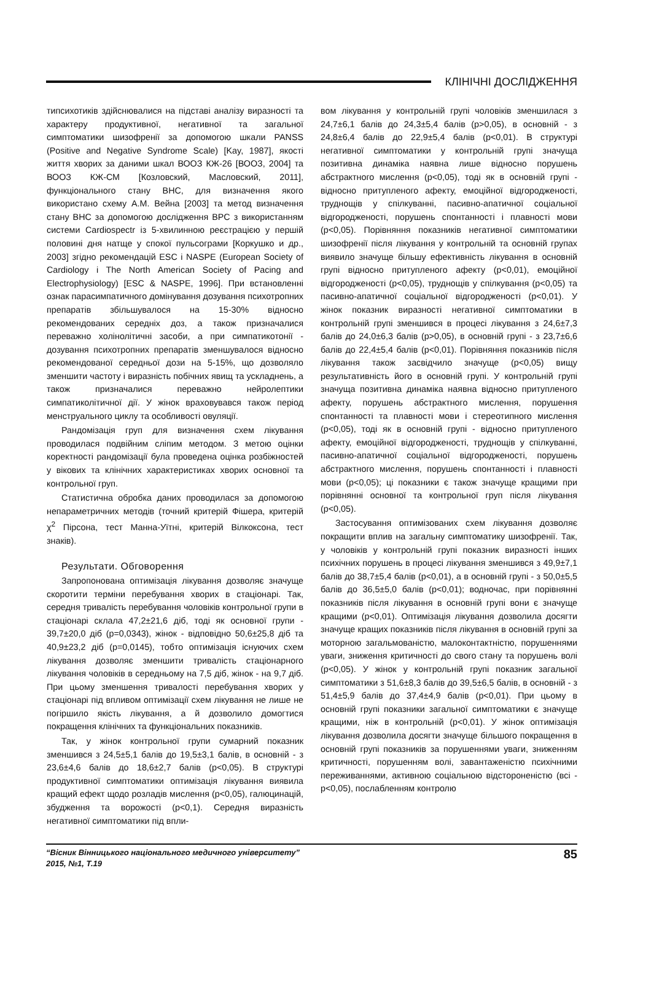КЛІНІЧНІ ДОСЛІДЖЕННЯ
типсихотиків здійснювалися на підставі аналізу виразності та характеру продуктивної, негативної та загальної симптоматики шизофренії за допомогою шкали PANSS (Positive and Negative Syndrome Scale) [Kay, 1987], якості життя хворих за даними шкал ВООЗ КЖ-26 [ВООЗ, 2004] та ВООЗ КЖ-СМ [Козловский, Масловский, 2011], функціонального стану ВНС, для визначення якого використано схему А.М. Вейна [2003] та метод визначення стану ВНС за допомогою дослідження ВРС з використанням системи Cardiospectr із 5-хвилинною реєстрацією у першій половині дня натще у спокої пульсограми [Коркушко и др., 2003] згідно рекомендацій ESC і NASPE (European Society of Cardiology i The North American Society of Pacing and Electrophysiology) [ESC & NASPE, 1996]. При встановленні ознак парасимпатичного домінування дозування психотропних препаратів збільшувалося на 15-30% відносно рекомендованих середніх доз, а також призначалися переважно холінолітичні засоби, а при симпатикотонії - дозування психотропних препаратів зменшувалося відносно рекомендованої середньої дози на 5-15%, що дозволяло зменшити частоту і виразність побічних явищ та ускладнень, а також призначалися переважно нейролептики симпатиколітичної дії. У жінок враховувався також період менструального циклу та особливості овуляції.
Рандомізація груп для визначення схем лікування проводилася подвійним сліпим методом. З метою оцінки коректності рандомізації була проведена оцінка розбіжностей у вікових та клінічних характеристиках хворих основної та контрольної груп.
Статистична обробка даних проводилася за допомогою непараметричних методів (точний критерій Фішера, критерій χ<sup>2</sup> Пірсона, тест Манна-Уїтні, критерій Вілкоксона, тест знаків).
Результати. Обговорення
Запропонована оптимізація лікування дозволяє значуще скоротити терміни перебування хворих в стаціонарі. Так, середня тривалість перебування чоловіків контрольної групи в стаціонарі склала 47,2±21,6 діб, тоді як основної групи - 39,7±20,0 діб (p=0,0343), жінок - відповідно 50,6±25,8 діб та 40,9±23,2 діб (p=0,0145), тобто оптимізація існуючих схем лікування дозволяє зменшити тривалість стаціонарного лікування чоловіків в середньому на 7,5 діб, жінок - на 9,7 діб. При цьому зменшення тривалості перебування хворих у стаціонарі під впливом оптимізації схем лікування не лише не погіршило якість лікування, а й дозволило домогтися покращення клінічних та функціональних показників.
Так, у жінок контрольної групи сумарний показник зменшився з 24,5±5,1 балів до 19,5±3,1 балів, в основній - з 23,6±4,6 балів до 18,6±2,7 балів (p<0,05). В структурі продуктивної симптоматики оптимізація лікування виявила кращий ефект щодо розладів мислення (p<0,05), галюцинацій, збудження та ворожості (p<0,1). Середня виразність негативної симптоматики під впли-
вом лікування у контрольній групі чоловіків зменшилася з 24,7±6,1 балів до 24,3±5,4 балів (p>0,05), в основній - з 24,8±6,4 балів до 22,9±5,4 балів (p<0,01). В структурі негативної симптоматики у контрольній групі значуща позитивна динаміка наявна лише відносно порушень абстрактного мислення (p<0,05), тоді як в основній групі - відносно притупленого афекту, емоційної відгородженості, труднощів у спілкуванні, пасивно-апатичної соціальної відгородженості, порушень спонтанності і плавності мови (p<0,05). Порівняння показників негативної симптоматики шизофренії після лікування у контрольній та основній групах виявило значуще більшу ефективність лікування в основній групі відносно притупленого афекту (p<0,01), емоційної відгородженості (p<0,05), труднощів у спілкування (p<0,05) та пасивно-апатичної соціальної відгородженості (p<0,01). У жінок показник виразності негативної симптоматики в контрольній групі зменшився в процесі лікування з 24,6±7,3 балів до 24,0±6,3 балів (p>0,05), в основній групі - з 23,7±6,6 балів до 22,4±5,4 балів (p<0,01). Порівняння показників після лікування також засвідчило значуще (p<0,05) вищу результативність його в основній групі. У контрольній групі значуща позитивна динаміка наявна відносно притупленого афекту, порушень абстрактного мислення, порушення спонтанності та плавності мови і стереотипного мислення (p<0,05), тоді як в основній групі - відносно притупленого афекту, емоційної відгородженості, труднощів у спілкуванні, пасивно-апатичної соціальної відгородженості, порушень абстрактного мислення, порушень спонтанності і плавності мови (p<0,05); ці показники є також значуще кращими при порівнянні основної та контрольної груп після лікування (p<0,05).
Застосування оптимізованих схем лікування дозволяє покращити вплив на загальну симптоматику шизофренії. Так, у чоловіків у контрольній групі показник виразності інших психічних порушень в процесі лікування зменшився з 49,9±7,1 балів до 38,7±5,4 балів (p<0,01), а в основній групі - з 50,0±5,5 балів до 36,5±5,0 балів (p<0,01); водночас, при порівнянні показників після лікування в основній групі вони є значуще кращими (p<0,01). Оптимізація лікування дозволила досягти значуще кращих показників після лікування в основній групі за моторною загальмованістю, малоконтактністю, порушеннями уваги, зниження критичності до свого стану та порушень волі (p<0,05). У жінок у контрольній групі показник загальної симптоматики з 51,6±8,3 балів до 39,5±6,5 балів, в основній - з 51,4±5,9 балів до 37,4±4,9 балів (p<0,01). При цьому в основній групі показники загальної симптоматики є значуще кращими, ніж в контрольній (p<0,01). У жінок оптимізація лікування дозволила досягти значуще більшого покращення в основній групі показників за порушеннями уваги, зниженням критичності, порушенням волі, завантаженістю психічними переживаннями, активною соціальною відстороненістю (всі - p<0,05), послабленням контролю
“Вісник Вінницького національного медичного університету”
2015, №1, Т.19
85